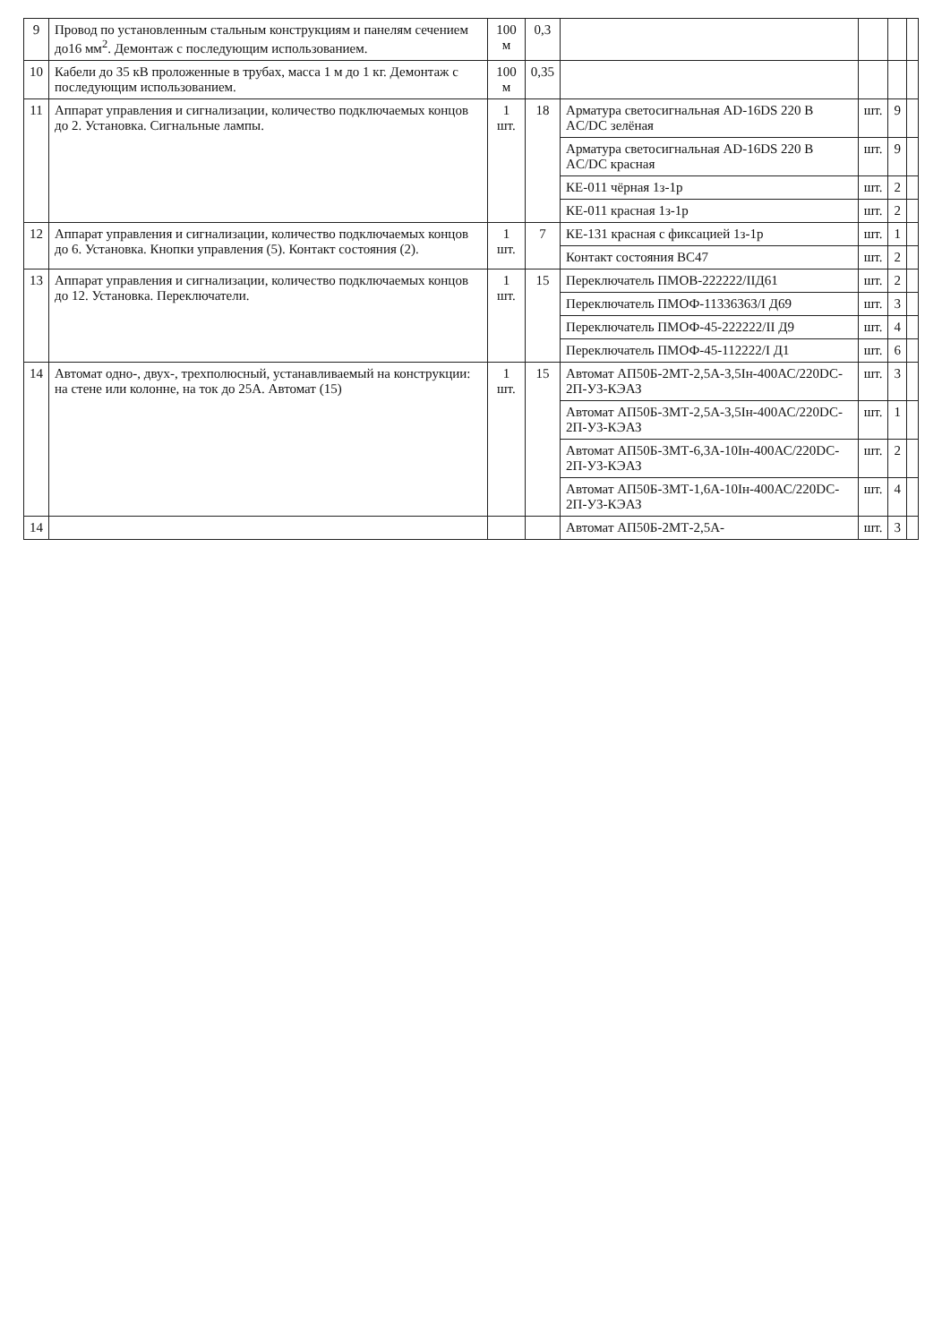| 9 | Провод по установленным стальным конструкциям и панелям сечением до16 мм<sup>2</sup>. Демонтаж с последующим использованием. | 100 м | 0,3 | | | | |
| 10 | Кабели до 35 кВ проложенные в трубах, масса 1 м до 1 кг. Демонтаж с последующим использованием. | 100 м | 0,35 | | | | |
| 11 | Аппарат управления и сигнализации, количество подключаемых концов до 2. Установка. Сигнальные лампы. | 1 шт. | 18 | Арматура светосигнальная AD-16DS 220 В AC/DC зелёная | шт. | 9 | |
| | | | | Арматура светосигнальная AD-16DS 220 В AC/DC красная | шт. | 9 | |
| | | | | КЕ-011 чёрная 1з-1р | шт. | 2 | |
| | | | | КЕ-011 красная 1з-1р | шт. | 2 | |
| 12 | Аппарат управления и сигнализации, количество подключаемых концов до 6. Установка. Кнопки управления (5). Контакт состояния (2). | 1 шт. | 7 | КЕ-131 красная с фиксацией 1з-1р | шт. | 1 | |
| | | | | Контакт состояния ВС47 | шт. | 2 | |
| 13 | Аппарат управления и сигнализации, количество подключаемых концов до 12. Установка. Переключатели. | 1 шт. | 15 | Переключатель ПМОВ-222222/ІІД61 | шт. | 2 | |
| | | | | Переключатель ПМОФ-11336363/І Д69 | шт. | 3 | |
| | | | | Переключатель ПМОФ-45-222222/ІІ Д9 | шт. | 4 | |
| | | | | Переключатель ПМОФ-45-112222/І Д1 | шт. | 6 | |
| 14 | Автомат одно-, двух-, трехполюсный, устанавливаемый на конструкции: на стене или колонне, на ток до 25А. Автомат (15) | 1 шт. | 15 | Автомат АП50Б-2МТ-2,5А-3,5Ін-400АС/220DC-2П-У3-КЭАЗ | шт. | 3 | |
| | | | | Автомат АП50Б-3МТ-2,5А-3,5Ін-400АС/220DC-2П-У3-КЭАЗ | шт. | 1 | |
| | | | | Автомат АП50Б-3МТ-6,3А-10Ін-400АС/220DC-2П-У3-КЭАЗ | шт. | 2 | |
| | | | | Автомат АП50Б-3МТ-1,6А-10Ін-400АС/220DC-2П-У3-КЭАЗ | шт. | 4 | |
| 14 | | | | Автомат АП50Б-2МТ-2,5А- | шт. | 3 | |